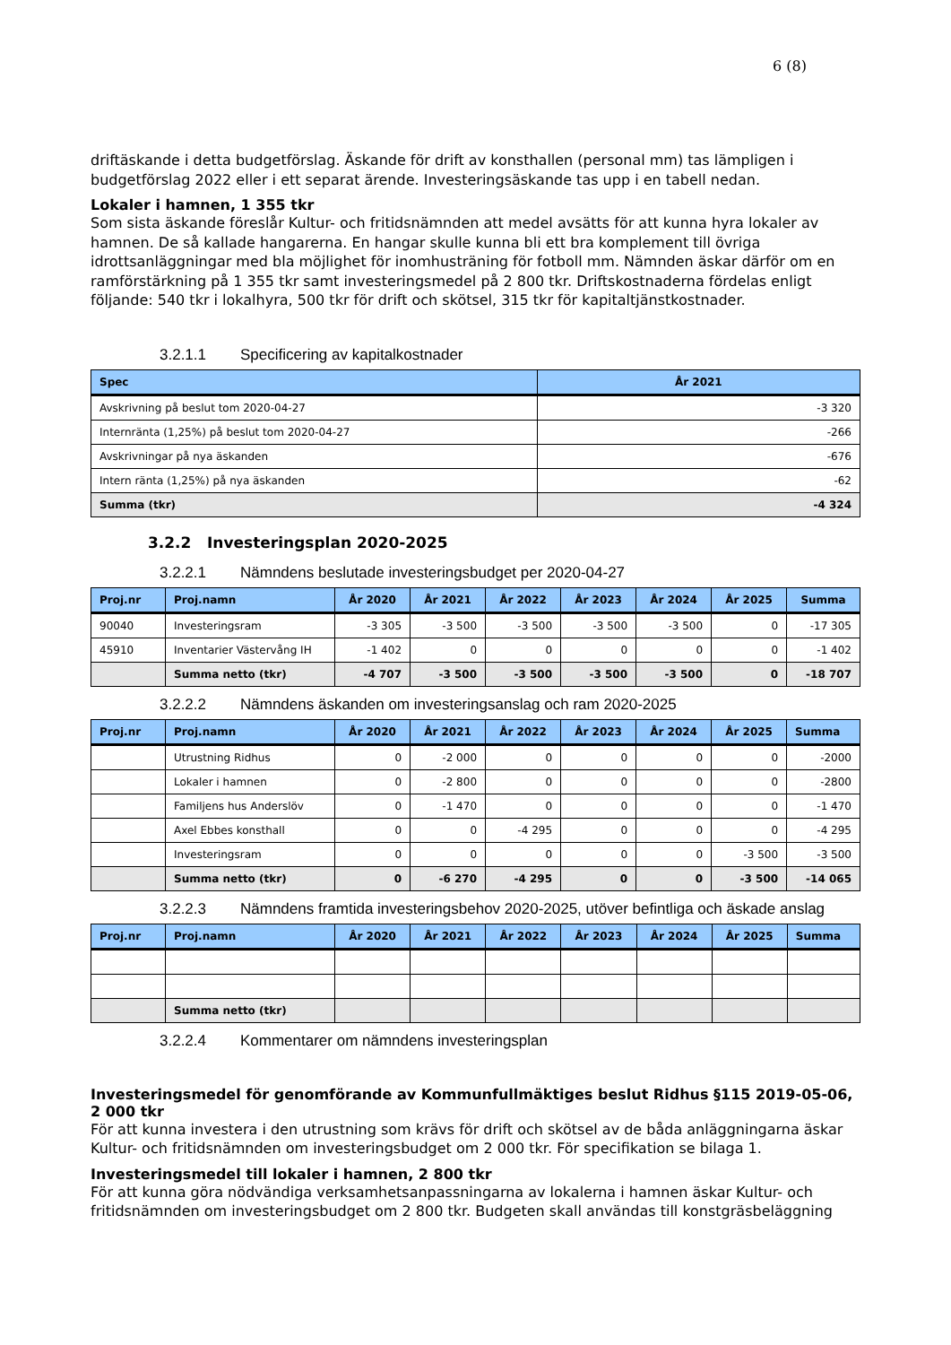6 (8)
driftäskande i detta budgetförslag. Äskande för drift av konsthallen (personal mm) tas lämpligen i budgetförslag 2022 eller i ett separat ärende. Investeringsäskande tas upp i en tabell nedan.
Lokaler i hamnen, 1 355 tkr
Som sista äskande föreslår Kultur- och fritidsnämnden att medel avsätts för att kunna hyra lokaler av hamnen. De så kallade hangarerna. En hangar skulle kunna bli ett bra komplement till övriga idrottsanläggningar med bla möjlighet för inomhusträning för fotboll mm. Nämnden äskar därför om en ramförstärkning på 1 355 tkr samt investeringsmedel på 2 800 tkr. Driftskostnaderna fördelas enligt följande: 540 tkr i lokalhyra, 500 tkr för drift och skötsel, 315 tkr för kapitaltjänstkostnader.
3.2.1.1 Specificering av kapitalkostnader
| Spec | År 2021 |
| --- | --- |
| Avskrivning på beslut tom 2020-04-27 | -3 320 |
| Internränta (1,25%) på beslut tom 2020-04-27 | -266 |
| Avskrivningar på nya äskanden | -676 |
| Intern ränta (1,25%) på nya äskanden | -62 |
| Summa (tkr) | -4 324 |
3.2.2 Investeringsplan 2020-2025
3.2.2.1 Nämndens beslutade investeringsbudget per 2020-04-27
| Proj.nr | Proj.namn | År 2020 | År 2021 | År 2022 | År 2023 | År 2024 | År 2025 | Summa |
| --- | --- | --- | --- | --- | --- | --- | --- | --- |
| 90040 | Investeringsram | -3 305 | -3 500 | -3 500 | -3 500 | -3 500 | 0 | -17 305 |
| 45910 | Inventarier Västervång IH | -1 402 | 0 | 0 | 0 | 0 | 0 | -1 402 |
| | Summa netto (tkr) | -4 707 | -3 500 | -3 500 | -3 500 | -3 500 | 0 | -18 707 |
3.2.2.2 Nämndens äskanden om investeringsanslag och ram 2020-2025
| Proj.nr | Proj.namn | År 2020 | År 2021 | År 2022 | År 2023 | År 2024 | År 2025 | Summa |
| --- | --- | --- | --- | --- | --- | --- | --- | --- |
| | Utrustning Ridhus | 0 | -2 000 | 0 | 0 | 0 | 0 | -2000 |
| | Lokaler i hamnen | 0 | -2 800 | 0 | 0 | 0 | 0 | -2800 |
| | Familjens hus Anderslöv | 0 | -1 470 | 0 | 0 | 0 | 0 | -1 470 |
| | Axel Ebbes konsthall | 0 | 0 | -4 295 | 0 | 0 | 0 | -4 295 |
| | Investeringsram | 0 | 0 | 0 | 0 | 0 | -3 500 | -3 500 |
| | Summa netto (tkr) | 0 | -6 270 | -4 295 | 0 | 0 | -3 500 | -14 065 |
3.2.2.3 Nämndens framtida investeringsbehov 2020-2025, utöver befintliga och äskade anslag
| Proj.nr | Proj.namn | År 2020 | År 2021 | År 2022 | År 2023 | År 2024 | År 2025 | Summa |
| --- | --- | --- | --- | --- | --- | --- | --- | --- |
| | Summa netto (tkr) | | | | | | | |
3.2.2.4 Kommentarer om nämndens investeringsplan
Investeringsmedel för genomförande av Kommunfullmäktiges beslut Ridhus §115 2019-05-06, 2 000 tkr
För att kunna investera i den utrustning som krävs för drift och skötsel av de båda anläggningarna äskar Kultur- och fritidsnämnden om investeringsbudget om 2 000 tkr. För specifikation se bilaga 1.
Investeringsmedel till lokaler i hamnen, 2 800 tkr
För att kunna göra nödvändiga verksamhetsanpassningarna av lokalerna i hamnen äskar Kultur- och fritidsnämnden om investeringsbudget om 2 800 tkr. Budgeten skall användas till konstgräsbeläggning